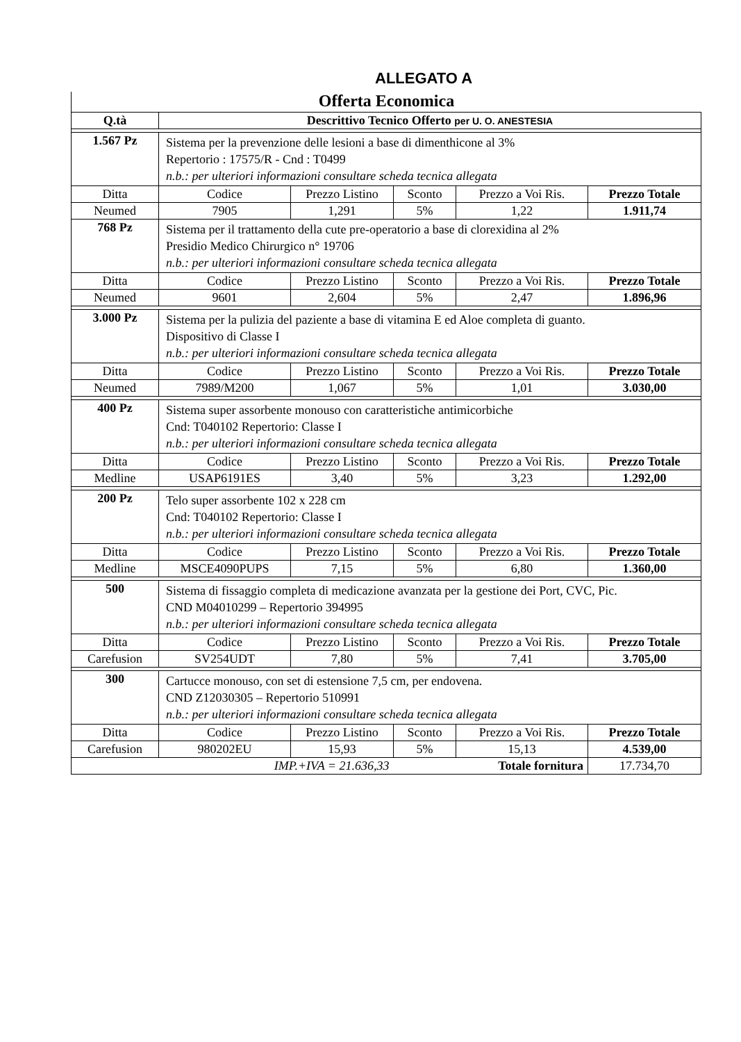ALLEGATO A
Offerta Economica
| Q.tà | Descrittivo Tecnico Offerto per U. O. ANESTESIA | | | | |
| --- | --- | --- | --- | --- | --- |
| 1.567 Pz | Sistema per la prevenzione delle lesioni a base di dimenthicone al 3% Repertorio : 17575/R - Cnd : T0499 n.b.: per ulteriori informazioni consultare scheda tecnica allegata | | | | |
| Ditta | Codice | Prezzo Listino | Sconto | Prezzo a Voi Ris. | Prezzo Totale |
| Neumed | 7905 | 1,291 | 5% | 1,22 | 1.911,74 |
| 768 Pz | Sistema per il trattamento della cute pre-operatorio a base di clorexidina al 2% Presidio Medico Chirurgico n° 19706 n.b.: per ulteriori informazioni consultare scheda tecnica allegata | | | | |
| Ditta | Codice | Prezzo Listino | Sconto | Prezzo a Voi Ris. | Prezzo Totale |
| Neumed | 9601 | 2,604 | 5% | 2,47 | 1.896,96 |
| 3.000 Pz | Sistema per la pulizia del paziente a base di vitamina E ed Aloe completa di guanto. Dispositivo di Classe I n.b.: per ulteriori informazioni consultare scheda tecnica allegata | | | | |
| Ditta | Codice | Prezzo Listino | Sconto | Prezzo a Voi Ris. | Prezzo Totale |
| Neumed | 7989/M200 | 1,067 | 5% | 1,01 | 3.030,00 |
| 400 Pz | Sistema super assorbente monouso con caratteristiche antimicorbiche Cnd: T040102 Repertorio: Classe I n.b.: per ulteriori informazioni consultare scheda tecnica allegata | | | | |
| Ditta | Codice | Prezzo Listino | Sconto | Prezzo a Voi Ris. | Prezzo Totale |
| Medline | USAP6191ES | 3,40 | 5% | 3,23 | 1.292,00 |
| 200 Pz | Telo super assorbente 102 x 228 cm Cnd: T040102 Repertorio: Classe I n.b.: per ulteriori informazioni consultare scheda tecnica allegata | | | | |
| Ditta | Codice | Prezzo Listino | Sconto | Prezzo a Voi Ris. | Prezzo Totale |
| Medline | MSCE4090PUPS | 7,15 | 5% | 6,80 | 1.360,00 |
| 500 | Sistema di fissaggio completa di medicazione avanzata per la gestione dei Port, CVC, Pic. CND M04010299 – Repertorio 394995 n.b.: per ulteriori informazioni consultare scheda tecnica allegata | | | | |
| Ditta | Codice | Prezzo Listino | Sconto | Prezzo a Voi Ris. | Prezzo Totale |
| Carefusion | SV254UDT | 7,80 | 5% | 7,41 | 3.705,00 |
| 300 | Cartucce monouso, con set di estensione 7,5 cm, per endovena. CND Z12030305 – Repertorio 510991 n.b.: per ulteriori informazioni consultare scheda tecnica allegata | | | | |
| Ditta | Codice | Prezzo Listino | Sconto | Prezzo a Voi Ris. | Prezzo Totale |
| Carefusion | 980202EU | 15,93 | 5% | 15,13 | 4.539,00 |
| IMP.+IVA = 21.636,33 | | | Totale fornitura | | 17.734,70 |